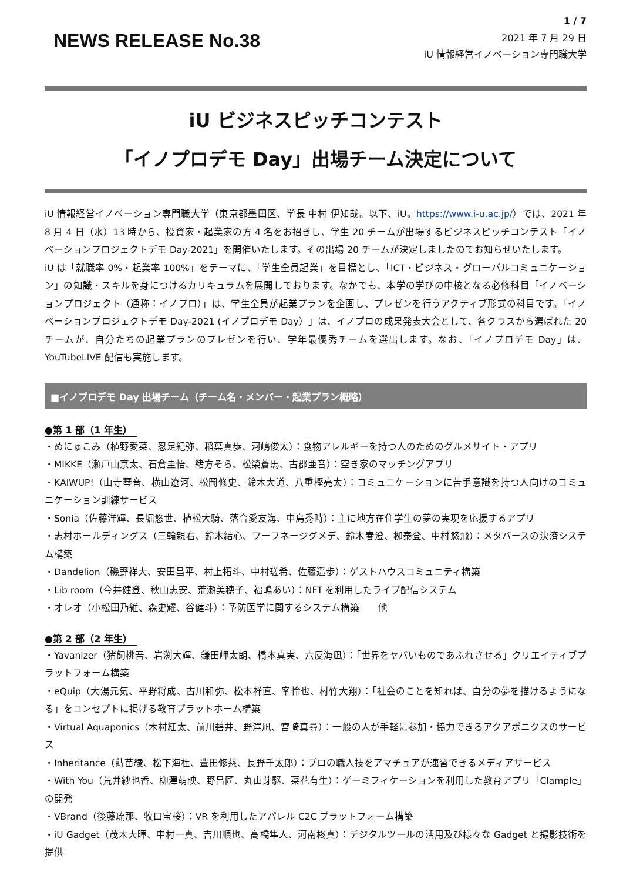1 / 7
NEWS RELEASE No.38
2021 年 7 月 29 日
iU 情報経営イノベーション専門職大学
iU ビジネスピッチコンテスト
「イノプロデモ Day」出場チーム決定について
iU 情報経営イノベーション専門職大学（東京都墨田区、学長 中村 伊知哉。以下、iU。https://www.i-u.ac.jp/）では、2021 年 8 月 4 日（水）13 時から、投資家・起業家の方 4 名をお招きし、学生 20 チームが出場するビジネスピッチコンテスト「イノベーションプロジェクトデモ Day-2021」を開催いたします。その出場 20 チームが決定しましたのでお知らせいたします。
iU は「就職率 0%・起業率 100%」をテーマに、「学生全員起業」を目標とし、「ICT・ビジネス・グローバルコミュニケーション」の知識・スキルを身につけるカリキュラムを展開しております。なかでも、本学の学びの中核となる必修科目「イノベーションプロジェクト（通称：イノプロ）」は、学生全員が起業プランを企画し、プレゼンを行うアクティブ形式の科目です。「イノベーションプロジェクトデモ Day-2021 (イノプロデモ Day）」は、イノプロの成果発表大会として、各クラスから選ばれた 20 チームが、自分たちの起業プランのプレゼンを行い、学年最優秀チームを選出します。なお、「イノプロデモ Day」は、YouTubeLIVE 配信も実施します。
■イノプロデモ Day 出場チーム（チーム名・メンバー・起業プラン概略）
●第 1 部（1 年生）
・めにゅこみ（植野愛菜、忍足紀弥、稲葉真歩、河嶋俊太）：食物アレルギーを持つ人のためのグルメサイト・アプリ
・MIKKE（瀬戸山京太、石倉圭悟、緒方そら、松榮蒼馬、古郡亜音）：空き家のマッチングアプリ
・KAIWUP!（山寺琴音、横山遼河、松岡修史、鈴木大道、八重樫亮太）：コミュニケーションに苦手意識を持つ人向けのコミュニケーション訓練サービス
・Sonia（佐藤洋輝、長堀悠世、植松大騎、落合愛友海、中島秀時）：主に地方在住学生の夢の実現を応援するアプリ
・志村ホールディングス（三輪親右、鈴木結心、フーフネージグメデ、鈴木春澄、栁泰登、中村悠飛）：メタバースの決済システム構築
・Dandelion（磯野祥大、安田昌平、村上拓斗、中村瑳希、佐藤遥歩）：ゲストハウスコミュニティ構築
・Lib room（今井健登、秋山志安、荒瀬美穂子、福嶋あい）：NFT を利用したライブ配信システム
・オレオ（小松田乃維、森史耀、谷健斗）：予防医学に関するシステム構築　　他
●第 2 部（2 年生）
・Yavanizer（猪飼桃吾、岩渕大輝、鎌田岬太朗、橋本真実、六反海凪）：「世界をヤバいものであふれさせる」クリエイティブプラットフォーム構築
・eQuip（大湯元気、平野将成、古川和弥、松本祥直、峯怜也、村竹大翔）：「社会のことを知れば、自分の夢を描けるようになる」をコンセプトに掲げる教育プラットホーム構築
・Virtual Aquaponics（木村紅太、前川碧井、野澤凪、宮崎真尋）：一般の人が手軽に参加・協力できるアクアポニクスのサービス
・Inheritance（蒔苗綾、松下海杜、豊田修慈、長野千太郎）：プロの職人技をアマチュアが速習できるメディアサービス
・With You（荒井紗也香、柳澤萌映、野呂匠、丸山芽駆、菜花有生）：ゲーミフィケーションを利用した教育アプリ「Clample」の開発
・VBrand（後藤琉那、牧口宝桜）：VR を利用したアパレル C2C プラットフォーム構築
・iU Gadget（茂木大暉、中村一真、吉川順也、高橋隼人、河南柊真）：デジタルツールの活用及び様々な Gadget と撮影技術を提供